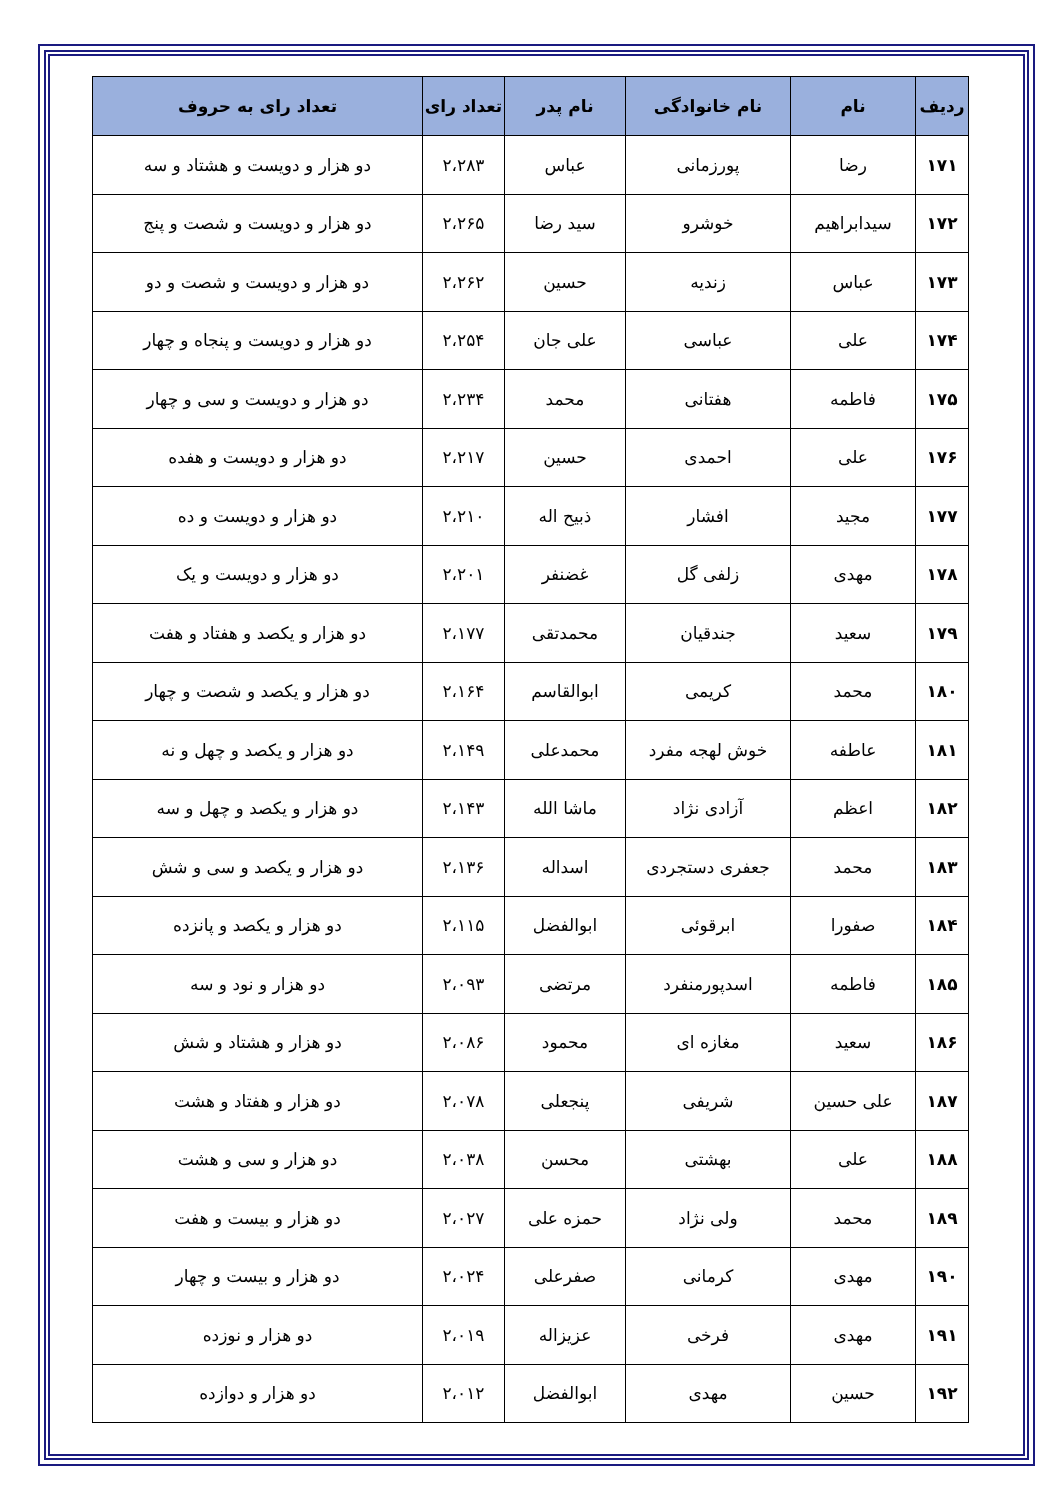| ردیف | نام | نام خانوادگی | نام پدر | تعداد رای | تعداد رای به حروف |
| --- | --- | --- | --- | --- | --- |
| ۱۷۱ | رضا | پورزمانی | عباس | ۲،۲۸۳ | دو هزار و دویست و هشتاد و سه |
| ۱۷۲ | سیدابراهیم | خوشرو | سید رضا | ۲،۲۶۵ | دو هزار و دویست و شصت و پنج |
| ۱۷۳ | عباس | زندیه | حسین | ۲،۲۶۲ | دو هزار و دویست و شصت و دو |
| ۱۷۴ | علی | عباسی | علی جان | ۲،۲۵۴ | دو هزار و دویست و پنجاه و چهار |
| ۱۷۵ | فاطمه | هفتانی | محمد | ۲،۲۳۴ | دو هزار و دویست و سی و چهار |
| ۱۷۶ | علی | احمدی | حسین | ۲،۲۱۷ | دو هزار و دویست و هفده |
| ۱۷۷ | مجید | افشار | ذبیح اله | ۲،۲۱۰ | دو هزار و دویست و ده |
| ۱۷۸ | مهدی | زلفی گل | غضنفر | ۲،۲۰۱ | دو هزار و دویست و یک |
| ۱۷۹ | سعید | جندقیان | محمدتقی | ۲،۱۷۷ | دو هزار و یکصد و هفتاد و هفت |
| ۱۸۰ | محمد | کریمی | ابوالقاسم | ۲،۱۶۴ | دو هزار و یکصد و شصت و چهار |
| ۱۸۱ | عاطفه | خوش لهجه مفرد | محمدعلی | ۲،۱۴۹ | دو هزار و یکصد و چهل و نه |
| ۱۸۲ | اعظم | آزادی نژاد | ماشا الله | ۲،۱۴۳ | دو هزار و یکصد و چهل و سه |
| ۱۸۳ | محمد | جعفری دستجردی | اسداله | ۲،۱۳۶ | دو هزار و یکصد و سی و شش |
| ۱۸۴ | صفورا | ابرقوئی | ابوالفضل | ۲،۱۱۵ | دو هزار و یکصد و پانزده |
| ۱۸۵ | فاطمه | اسدپورمنفرد | مرتضی | ۲،۰۹۳ | دو هزار و نود و سه |
| ۱۸۶ | سعید | مغازه ای | محمود | ۲،۰۸۶ | دو هزار و هشتاد و شش |
| ۱۸۷ | علی حسین | شریفی | پنجعلی | ۲،۰۷۸ | دو هزار و هفتاد و هشت |
| ۱۸۸ | علی | بهشتی | محسن | ۲،۰۳۸ | دو هزار و سی و هشت |
| ۱۸۹ | محمد | ولی نژاد | حمزه علی | ۲،۰۲۷ | دو هزار و بیست و هفت |
| ۱۹۰ | مهدی | کرمانی | صفرعلی | ۲،۰۲۴ | دو هزار و بیست و چهار |
| ۱۹۱ | مهدی | فرخی | عزیزاله | ۲،۰۱۹ | دو هزار و نوزده |
| ۱۹۲ | حسین | مهدی | ابوالفضل | ۲،۰۱۲ | دو هزار و دوازده |